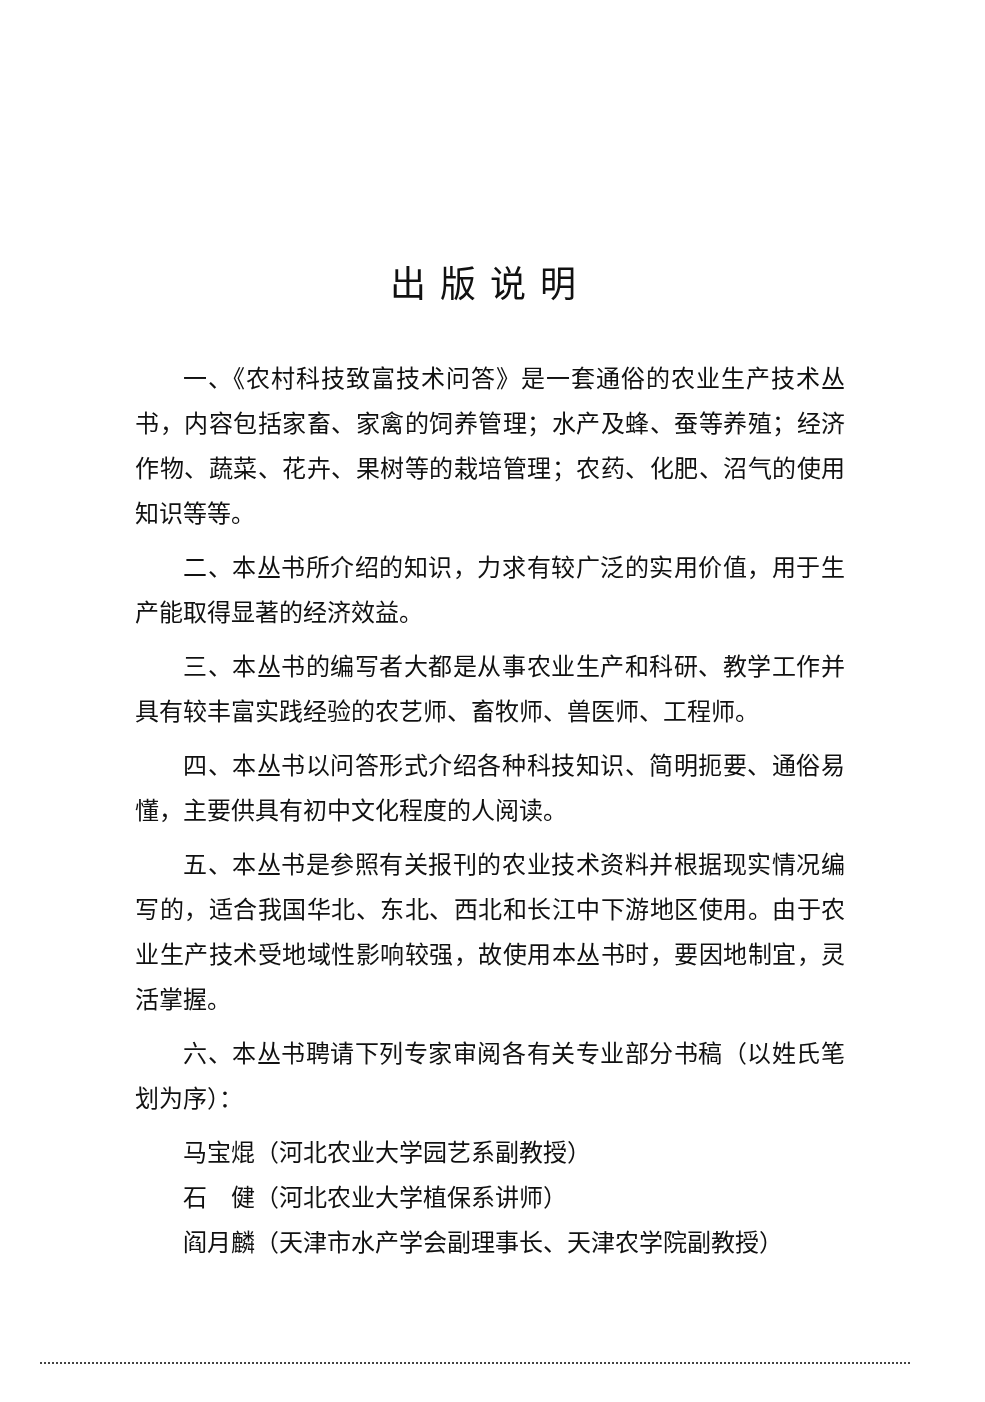出版说明
一、《农村科技致富技术问答》是一套通俗的农业生产技术丛书，内容包括家畜、家禽的饲养管理；水产及蜂、蚕等养殖；经济作物、蔬菜、花卉、果树等的栽培管理；农药、化肥、沼气的使用知识等等。
二、本丛书所介绍的知识，力求有较广泛的实用价值，用于生产能取得显著的经济效益。
三、本丛书的编写者大都是从事农业生产和科研、教学工作并具有较丰富实践经验的农艺师、畜牧师、兽医师、工程师。
四、本丛书以问答形式介绍各种科技知识、简明扼要、通俗易懂，主要供具有初中文化程度的人阅读。
五、本丛书是参照有关报刊的农业技术资料并根据现实情况编写的，适合我国华北、东北、西北和长江中下游地区使用。由于农业生产技术受地域性影响较强，故使用本丛书时，要因地制宜，灵活掌握。
六、本丛书聘请下列专家审阅各有关专业部分书稿（以姓氏笔划为序）：
马宝焜（河北农业大学园艺系副教授）
石　健（河北农业大学植保系讲师）
阎月麟（天津市水产学会副理事长、天津农学院副教授）